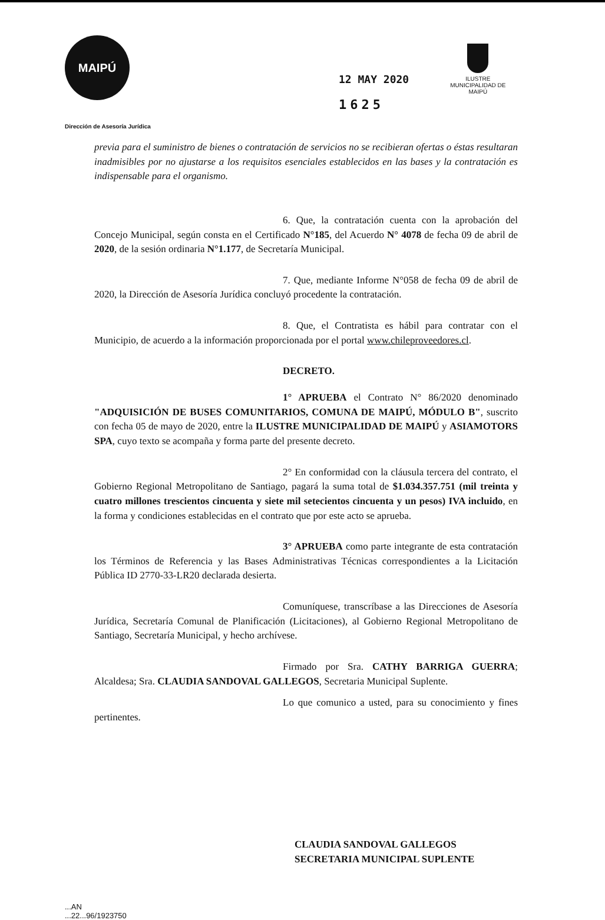MAIPÚ
12 MAY 2020
1625
ILUSTRE
MUNICIPALIDAD DE
MAIPÚ
Dirección de Asesoría Jurídica
previa para el suministro de bienes o contratación de servicios no se recibieran ofertas o éstas resultaran inadmisibles por no ajustarse a los requisitos esenciales establecidos en las bases y la contratación es indispensable para el organismo.
6. Que, la contratación cuenta con la aprobación del Concejo Municipal, según consta en el Certificado N°185, del Acuerdo N° 4078 de fecha 09 de abril de 2020, de la sesión ordinaria N°1.177, de Secretaría Municipal.
7. Que, mediante Informe N°058 de fecha 09 de abril de 2020, la Dirección de Asesoría Jurídica concluyó procedente la contratación.
8. Que, el Contratista es hábil para contratar con el Municipio, de acuerdo a la información proporcionada por el portal www.chileproveedores.cl.
DECRETO.
1° APRUEBA el Contrato N° 86/2020 denominado "ADQUISICIÓN DE BUSES COMUNITARIOS, COMUNA DE MAIPÚ, MÓDULO B", suscrito con fecha 05 de mayo de 2020, entre la ILUSTRE MUNICIPALIDAD DE MAIPÚ y ASIAMOTORS SPA, cuyo texto se acompaña y forma parte del presente decreto.
2° En conformidad con la cláusula tercera del contrato, el Gobierno Regional Metropolitano de Santiago, pagará la suma total de $1.034.357.751 (mil treinta y cuatro millones trescientos cincuenta y siete mil setecientos cincuenta y un pesos) IVA incluido, en la forma y condiciones establecidas en el contrato que por este acto se aprueba.
3° APRUEBA como parte integrante de esta contratación los Términos de Referencia y las Bases Administrativas Técnicas correspondientes a la Licitación Pública ID 2770-33-LR20 declarada desierta.
Comuníquese, transcríbase a las Direcciones de Asesoría Jurídica, Secretaría Comunal de Planificación (Licitaciones), al Gobierno Regional Metropolitano de Santiago, Secretaría Municipal, y hecho archívese.
Firmado por Sra. CATHY BARRIGA GUERRA; Alcaldesa; Sra. CLAUDIA SANDOVAL GALLEGOS, Secretaria Municipal Suplente.
Lo que comunico a usted, para su conocimiento y fines pertinentes.
CLAUDIA SANDOVAL GALLEGOS
SECRETARIA MUNICIPAL SUPLENTE
...AN
...22...96/1923750